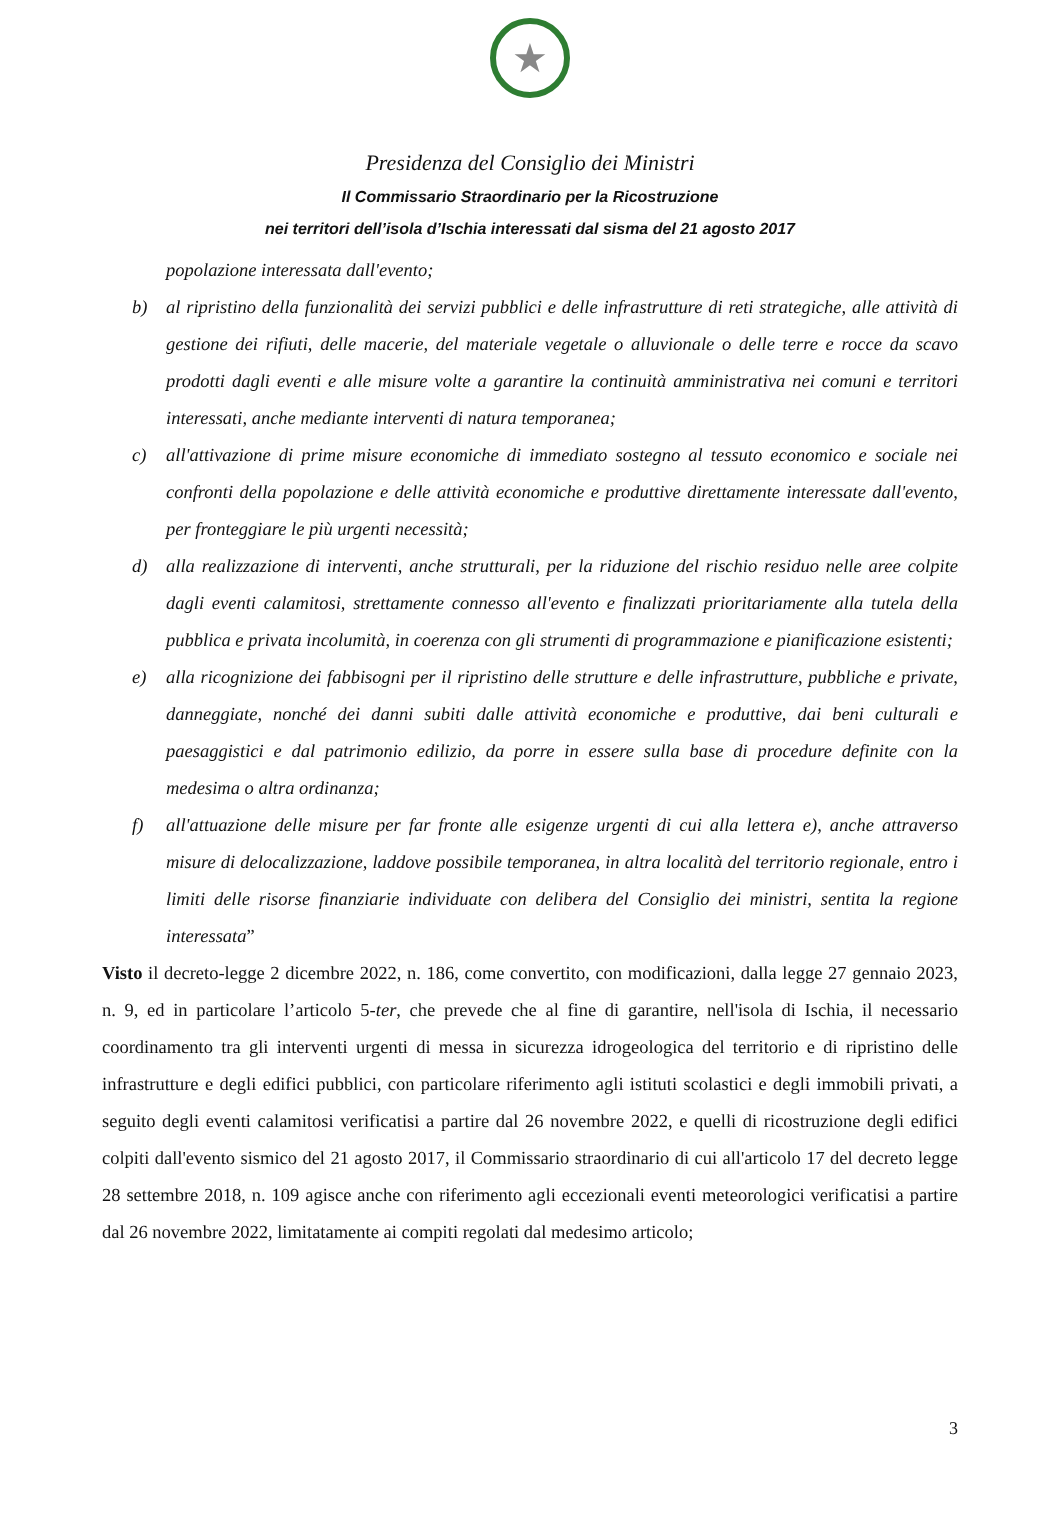★
Presidenza del Consiglio dei Ministri
Il Commissario Straordinario per la Ricostruzione
nei territori dell’isola d’Ischia interessati dal sisma del 21 agosto 2017
popolazione interessata dall'evento;
b) al ripristino della funzionalità dei servizi pubblici e delle infrastrutture di reti strategiche, alle attività di gestione dei rifiuti, delle macerie, del materiale vegetale o alluvionale o delle terre e rocce da scavo prodotti dagli eventi e alle misure volte a garantire la continuità amministrativa nei comuni e territori interessati, anche mediante interventi di natura temporanea;
c) all'attivazione di prime misure economiche di immediato sostegno al tessuto economico e sociale nei confronti della popolazione e delle attività economiche e produttive direttamente interessate dall'evento, per fronteggiare le più urgenti necessità;
d) alla realizzazione di interventi, anche strutturali, per la riduzione del rischio residuo nelle aree colpite dagli eventi calamitosi, strettamente connesso all'evento e finalizzati prioritariamente alla tutela della pubblica e privata incolumità, in coerenza con gli strumenti di programmazione e pianificazione esistenti;
e) alla ricognizione dei fabbisogni per il ripristino delle strutture e delle infrastrutture, pubbliche e private, danneggiate, nonché dei danni subiti dalle attività economiche e produttive, dai beni culturali e paesaggistici e dal patrimonio edilizio, da porre in essere sulla base di procedure definite con la medesima o altra ordinanza;
f) all'attuazione delle misure per far fronte alle esigenze urgenti di cui alla lettera e), anche attraverso misure di delocalizzazione, laddove possibile temporanea, in altra località del territorio regionale, entro i limiti delle risorse finanziarie individuate con delibera del Consiglio dei ministri, sentita la regione interessata”
Visto il decreto-legge 2 dicembre 2022, n. 186, come convertito, con modificazioni, dalla legge 27 gennaio 2023, n. 9, ed in particolare l’articolo 5-ter, che prevede che al fine di garantire, nell'isola di Ischia, il necessario coordinamento tra gli interventi urgenti di messa in sicurezza idrogeologica del territorio e di ripristino delle infrastrutture e degli edifici pubblici, con particolare riferimento agli istituti scolastici e degli immobili privati, a seguito degli eventi calamitosi verificatisi a partire dal 26 novembre 2022, e quelli di ricostruzione degli edifici colpiti dall'evento sismico del 21 agosto 2017, il Commissario straordinario di cui all'articolo 17 del decreto legge 28 settembre 2018, n. 109 agisce anche con riferimento agli eccezionali eventi meteorologici verificatisi a partire dal 26 novembre 2022, limitatamente ai compiti regolati dal medesimo articolo;
3